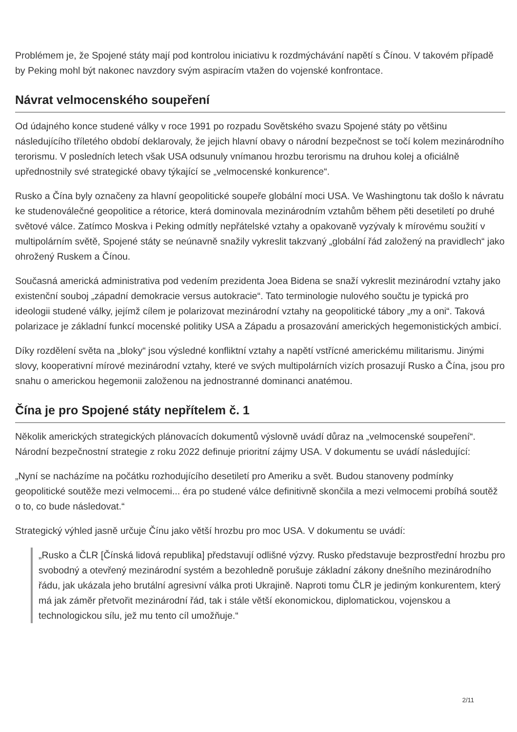Problémem je, že Spojené státy mají pod kontrolou iniciativu k rozdmýchávání napětí s Čínou. V takovém případě by Peking mohl být nakonec navzdory svým aspiracím vtažen do vojenské konfrontace.
Návrat velmocenského soupeření
Od údajného konce studené války v roce 1991 po rozpadu Sovětského svazu Spojené státy po většinu následujícího tříletého období deklarovaly, že jejich hlavní obavy o národní bezpečnost se točí kolem mezinárodního terorismu. V posledních letech však USA odsunuly vnímanou hrozbu terorismu na druhou kolej a oficiálně upřednostnily své strategické obavy týkající se „velmocenské konkurence“.
Rusko a Čína byly označeny za hlavní geopolitické soupeře globální moci USA. Ve Washingtonu tak došlo k návratu ke studenoválečné geopolitice a rétorice, která dominovala mezinárodním vztahům během pěti desetiletí po druhé světové válce. Zatímco Moskva i Peking odmítly nepřátelské vztahy a opakovaně vyzývaly k mírovému soužití v multipolárním světě, Spojené státy se neúnavně snažily vykreslit takzvaný „globální řád založený na pravidlech“ jako ohrožený Ruskem a Čínou.
Současná americká administrativa pod vedením prezidenta Joea Bidena se snaží vykreslit mezinárodní vztahy jako existenční souboj „západní demokracie versus autokracie“. Tato terminologie nulového součtu je typická pro ideologii studené války, jejímž cílem je polarizovat mezinárodní vztahy na geopolitické tábory „my a oni“. Taková polarizace je základní funkcí mocenské politiky USA a Západu a prosazování amerických hegemonistických ambicí.
Díky rozdělení světa na „bloky“ jsou výsledné konfliktní vztahy a napětí vstřícné americkému militarismu. Jinými slovy, kooperativní mírové mezinárodní vztahy, které ve svých multipolárních vizích prosazují Rusko a Čína, jsou pro snahu o americkou hegemonii založenou na jednostranné dominanci anatémou.
Čína je pro Spojené státy nepřítelem č. 1
Několik amerických strategických plánovacích dokumentů výslovně uvádí důraz na „velmocenské soupeření“. Národní bezpečnostní strategie z roku 2022 definuje prioritní zájmy USA. V dokumentu se uvádí následující:
„Nyní se nacházíme na počátku rozhodujícího desetiletí pro Ameriku a svět. Budou stanoveny podmínky geopolitické soutěže mezi velmocemi... éra po studené válce definitivně skončila a mezi velmocemi probíhá soutěž o to, co bude následovat.“
Strategický výhled jasně určuje Čínu jako větší hrozbu pro moc USA. V dokumentu se uvádí:
„Rusko a ČLR [Čínská lidová republika] představují odlišné výzvy. Rusko představuje bezprostřední hrozbu pro svobodný a otevřený mezinárodní systém a bezohledně porušuje základní zákony dnešního mezinárodního řádu, jak ukázala jeho brutální agresivní válka proti Ukrajině. Naproti tomu ČLR je jediným konkurentem, který má jak záměr přetvořit mezinárodní řád, tak i stále větší ekonomickou, diplomatickou, vojenskou a technologickou sílu, jež mu tento cíl umožňuje.“
2/11